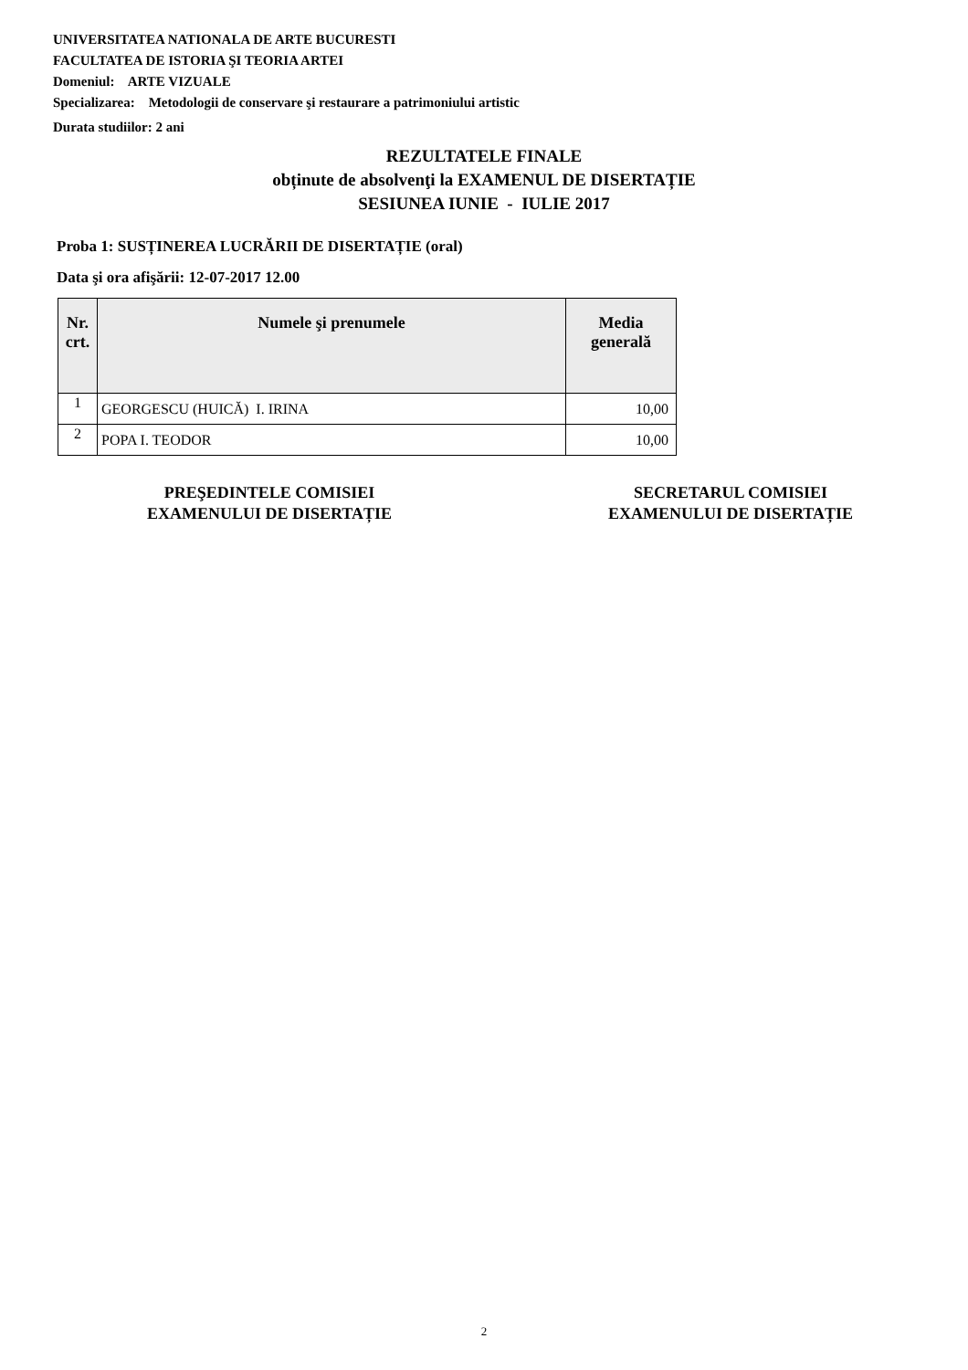UNIVERSITATEA NATIONALA DE ARTE BUCURESTI
FACULTATEA DE ISTORIA ŞI TEORIA ARTEI
Domeniul: ARTE VIZUALE
Specializarea: Metodologii de conservare şi restaurare a patrimoniului artistic
Durata studiilor: 2 ani
REZULTATELE FINALE
obținute de absolvenţi la EXAMENUL DE DISERTAȚIE
SESIUNEA IUNIE - IULIE 2017
Proba 1: SUSȚINEREA LUCRĂRII DE DISERTAȚIE (oral)
Data şi ora afişării: 12-07-2017 12.00
| Nr. crt. | Numele şi prenumele | Media generală |
| --- | --- | --- |
| 1 | GEORGESCU (HUICĂ) I. IRINA | 10,00 |
| 2 | POPA I. TEODOR | 10,00 |
PREŞEDINTELE COMISIEI
EXAMENULUI DE DISERTAȚIE
SECRETARUL COMISIEI
EXAMENULUI DE DISERTAȚIE
2